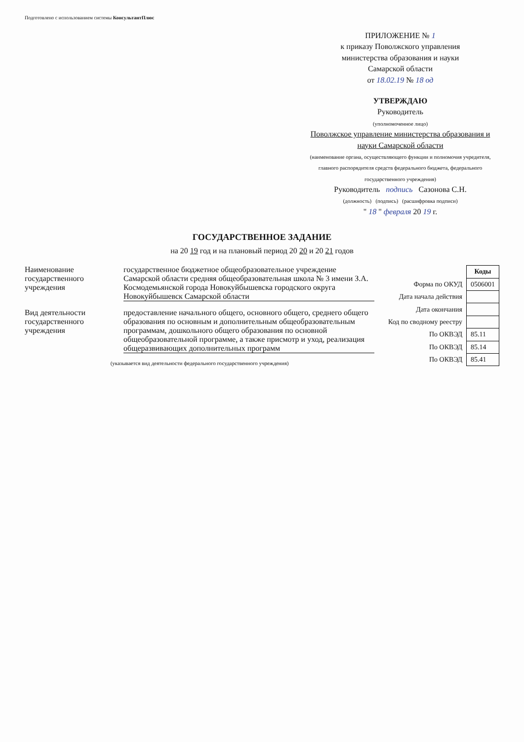Подготовлено с использованием системы КонсультантПлюс
ПРИЛОЖЕНИЕ № 1
к приказу Поволжского управления
министерства образования и науки
Самарской области
от 18.02.19 № 18 од
УТВЕРЖДАЮ
Руководитель
(уполномоченное лицо)
Поволжское управление министерства образования и науки Самарской области
(наименование органа, осуществляющего функции и полномочия учредителя, главного распорядителя средств федерального бюджета, федерального государственного учреждения)
Руководитель подпись Сазонова С.Н.
(должность) (подпись) (расшифровка подписи)
" 18 " февраля 20 19 г.
ГОСУДАРСТВЕННОЕ ЗАДАНИЕ
на 20 19 год и на плановый период 20 20 и 20 21 годов
Наименование государственного учреждения
государственное бюджетное общеобразовательное учреждение Самарской области средняя общеобразовательная школа № 3 имени З.А. Космодемьянской города Новокуйбышевска городского округа Новокуйбышевск Самарской области
Вид деятельности государственного учреждения
предоставление начального общего, основного общего, среднего общего образования по основным и дополнительным общеобразовательным программам, дошкольного общего образования по основной общеобразовательной программе, а также присмотр и уход, реализация общеразвивающих дополнительных программ
(указывается вид деятельности федерального государственного учреждения)
| | Коды |
| Форма по ОКУД | 0506001 |
| Дата начала действия | |
| Дата окончания | |
| Код по сводному реестру | |
| По ОКВЭД | 85.11 |
| По ОКВЭД | 85.14 |
| По ОКВЭД | 85.41 |